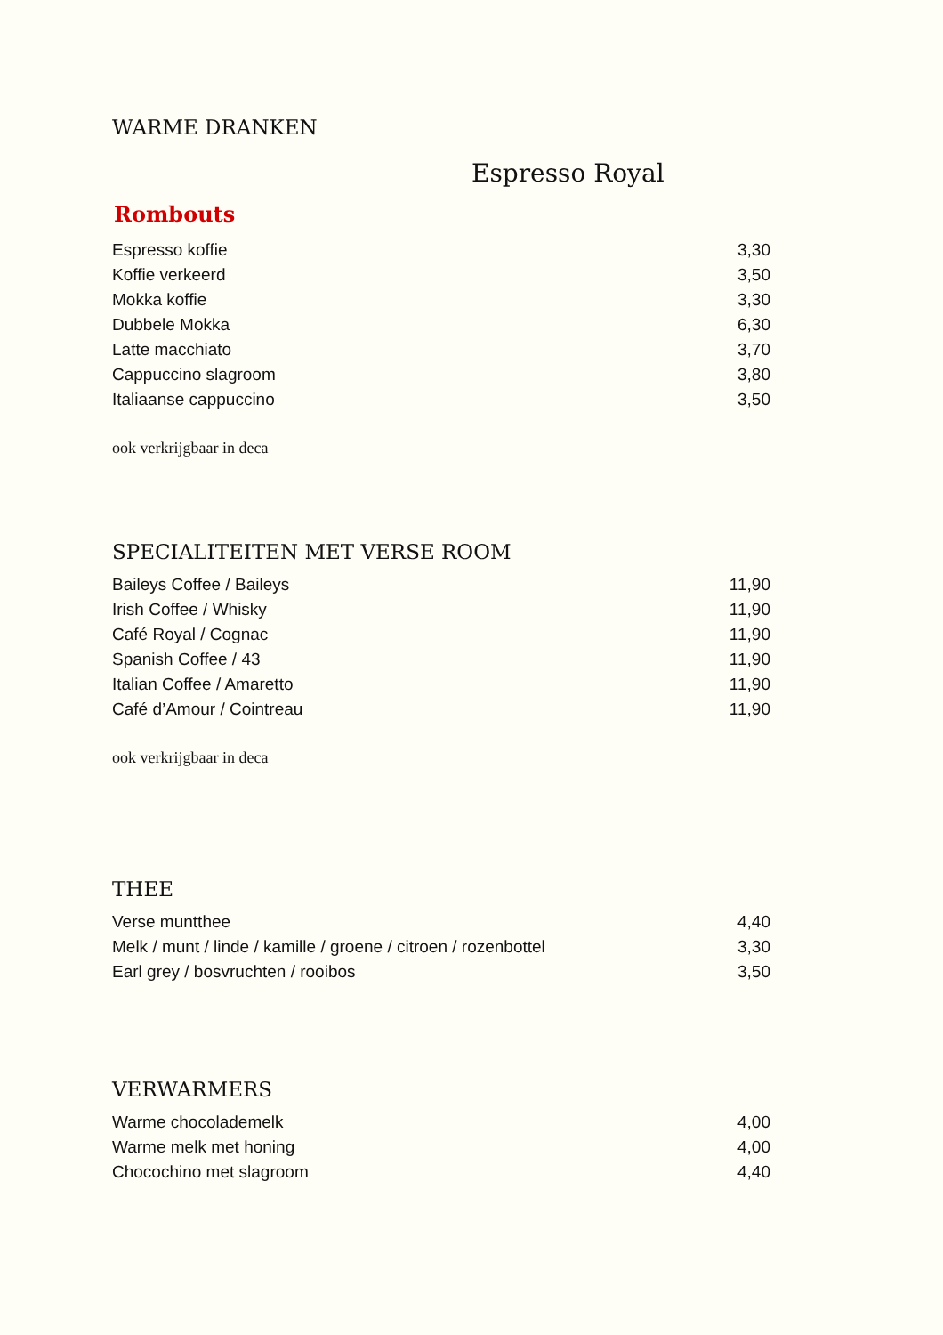WARME DRANKEN
Espresso Royal
Rombouts
| Espresso koffie | 3,30 |
| Koffie verkeerd | 3,50 |
| Mokka koffie | 3,30 |
| Dubbele Mokka | 6,30 |
| Latte macchiato | 3,70 |
| Cappuccino slagroom | 3,80 |
| Italiaanse cappuccino | 3,50 |
ook verkrijgbaar in deca
SPECIALITEITEN MET VERSE ROOM
| Baileys Coffee / Baileys | 11,90 |
| Irish Coffee / Whisky | 11,90 |
| Café Royal / Cognac | 11,90 |
| Spanish Coffee / 43 | 11,90 |
| Italian Coffee / Amaretto | 11,90 |
| Café d’Amour / Cointreau | 11,90 |
ook verkrijgbaar in deca
THEE
| Verse muntthee | 4,40 |
| Melk / munt / linde / kamille / groene / citroen / rozenbottel | 3,30 |
| Earl grey / bosvruchten / rooibos | 3,50 |
VERWARMERS
| Warme chocolademelk | 4,00 |
| Warme melk met honing | 4,00 |
| Chocochino met slagroom | 4,40 |